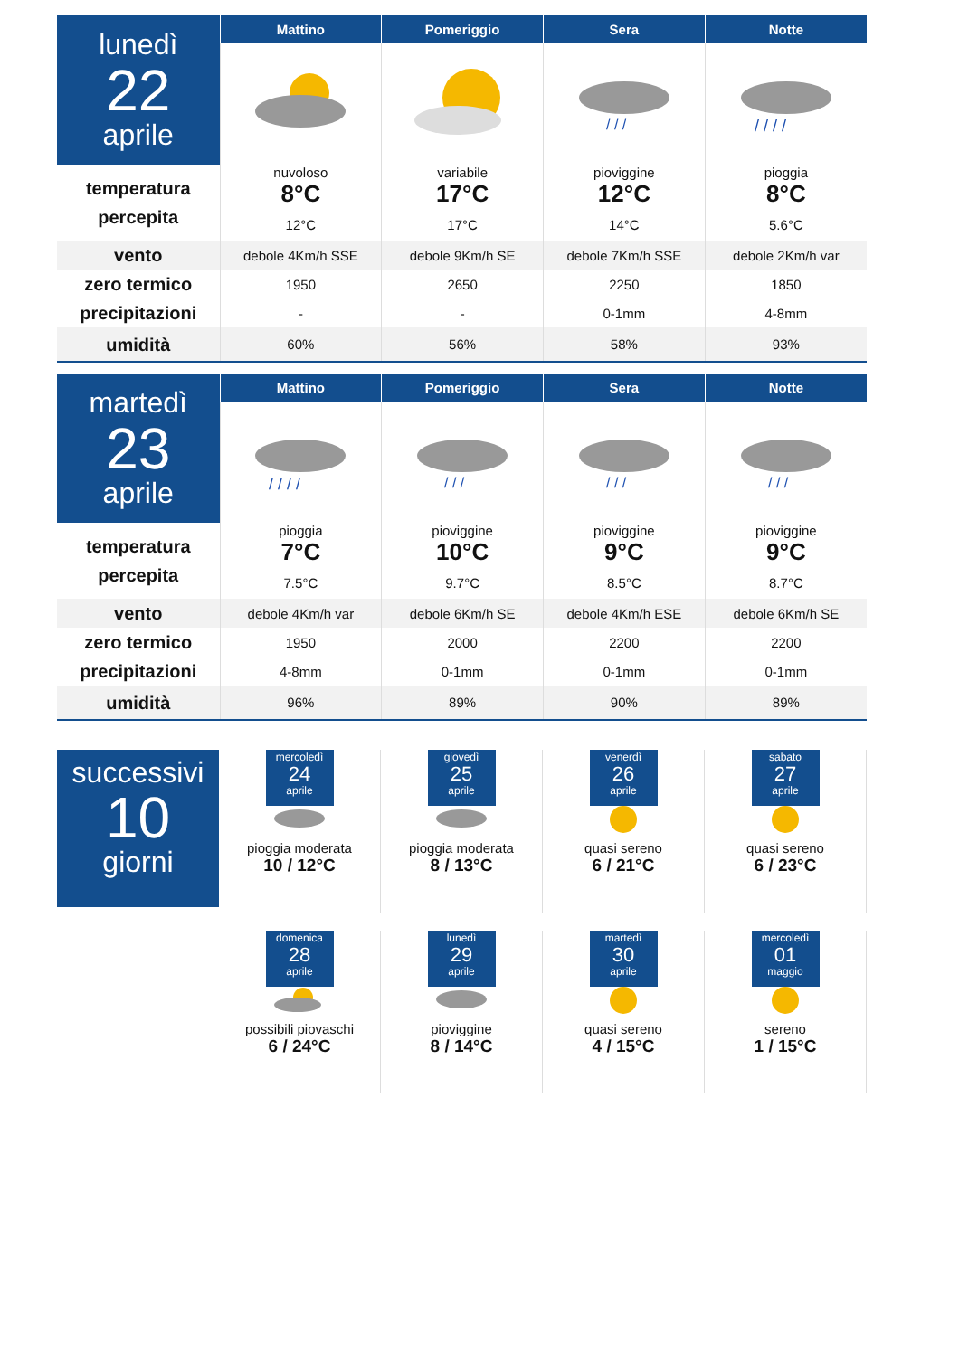| lunedì 22 aprile | Mattino | Pomeriggio | Sera | Notte |
| | | | / / / | / / / / |
| temperatura percepita | nuvoloso | variabile | pioviggine | pioggia |
| | 8°C | 17°C | 12°C | 8°C |
| | 12°C | 17°C | 14°C | 5.6°C |
| vento | debole 4Km/h SSE | debole 9Km/h SE | debole 7Km/h SSE | debole 2Km/h var |
| zero termico | 1950 | 2650 | 2250 | 1850 |
| precipitazioni | - | - | 0-1mm | 4-8mm |
| umidità | 60% | 56% | 58% | 93% |
| martedì 23 aprile | Mattino | Pomeriggio | Sera | Notte |
| | / / / / | / / / | / / / | / / / |
| temperatura percepita | pioggia | pioviggine | pioviggine | pioviggine |
| | 7°C | 10°C | 9°C | 9°C |
| | 7.5°C | 9.7°C | 8.5°C | 8.7°C |
| vento | debole 4Km/h var | debole 6Km/h SE | debole 4Km/h ESE | debole 6Km/h SE |
| zero termico | 1950 | 2000 | 2200 | 2200 |
| precipitazioni | 4-8mm | 0-1mm | 0-1mm | 0-1mm |
| umidità | 96% | 89% | 90% | 89% |
successivi
10
giorni
mercoledì
24
aprile
pioggia moderata
10 / 12°C
giovedì
25
aprile
pioggia moderata
8 / 13°C
venerdì
26
aprile
quasi sereno
6 / 21°C
sabato
27
aprile
quasi sereno
6 / 23°C
domenica
28
aprile
possibili piovaschi
6 / 24°C
lunedì
29
aprile
pioviggine
8 / 14°C
martedì
30
aprile
quasi sereno
4 / 15°C
mercoledì
01
maggio
sereno
1 / 15°C